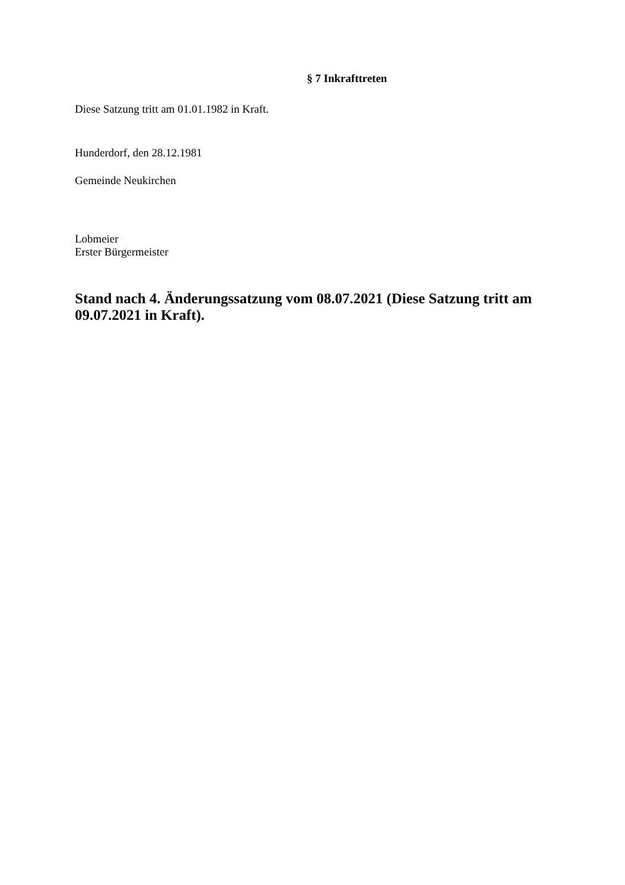§ 7 Inkrafttreten
Diese Satzung tritt am 01.01.1982 in Kraft.
Hunderdorf, den 28.12.1981
Gemeinde Neukirchen
Lobmeier
Erster Bürgermeister
Stand nach 4. Änderungssatzung vom 08.07.2021 (Diese Satzung tritt am 09.07.2021 in Kraft).